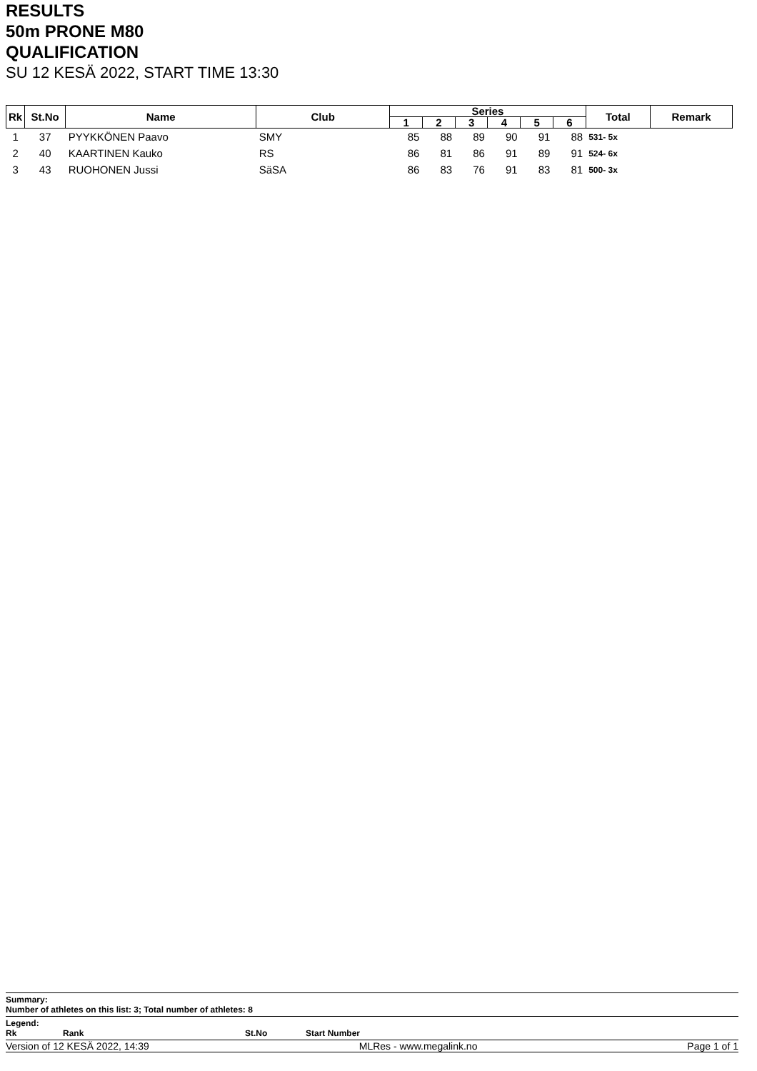RESULTS
50m PRONE M80
QUALIFICATION
SU 12 KESÄ 2022, START TIME 13:30
| Rk | St.No | Name | Club | Series | | | | | | Total | Remark |
| --- | --- | --- | --- | --- | --- | --- | --- | --- | --- | --- | --- |
| | | | | 1 | 2 | 3 | 4 | 5 | 6 | | |
| 1 | 37 | PYYKKÖNEN Paavo | SMY | 85 | 88 | 89 | 90 | 91 | 88 | 531- 5x | |
| 2 | 40 | KAARTINEN Kauko | RS | 86 | 81 | 86 | 91 | 89 | 91 | 524- 6x | |
| 3 | 43 | RUOHONEN Jussi | SäSA | 86 | 83 | 76 | 91 | 83 | 81 | 500- 3x | |
Summary:
Number of athletes on this list: 3; Total number of athletes: 8
Legend:
Rk Rank St.No Start Number
Version of 12 KESÄ 2022, 14:39 MLRes - www.megalink.no Page 1 of 1